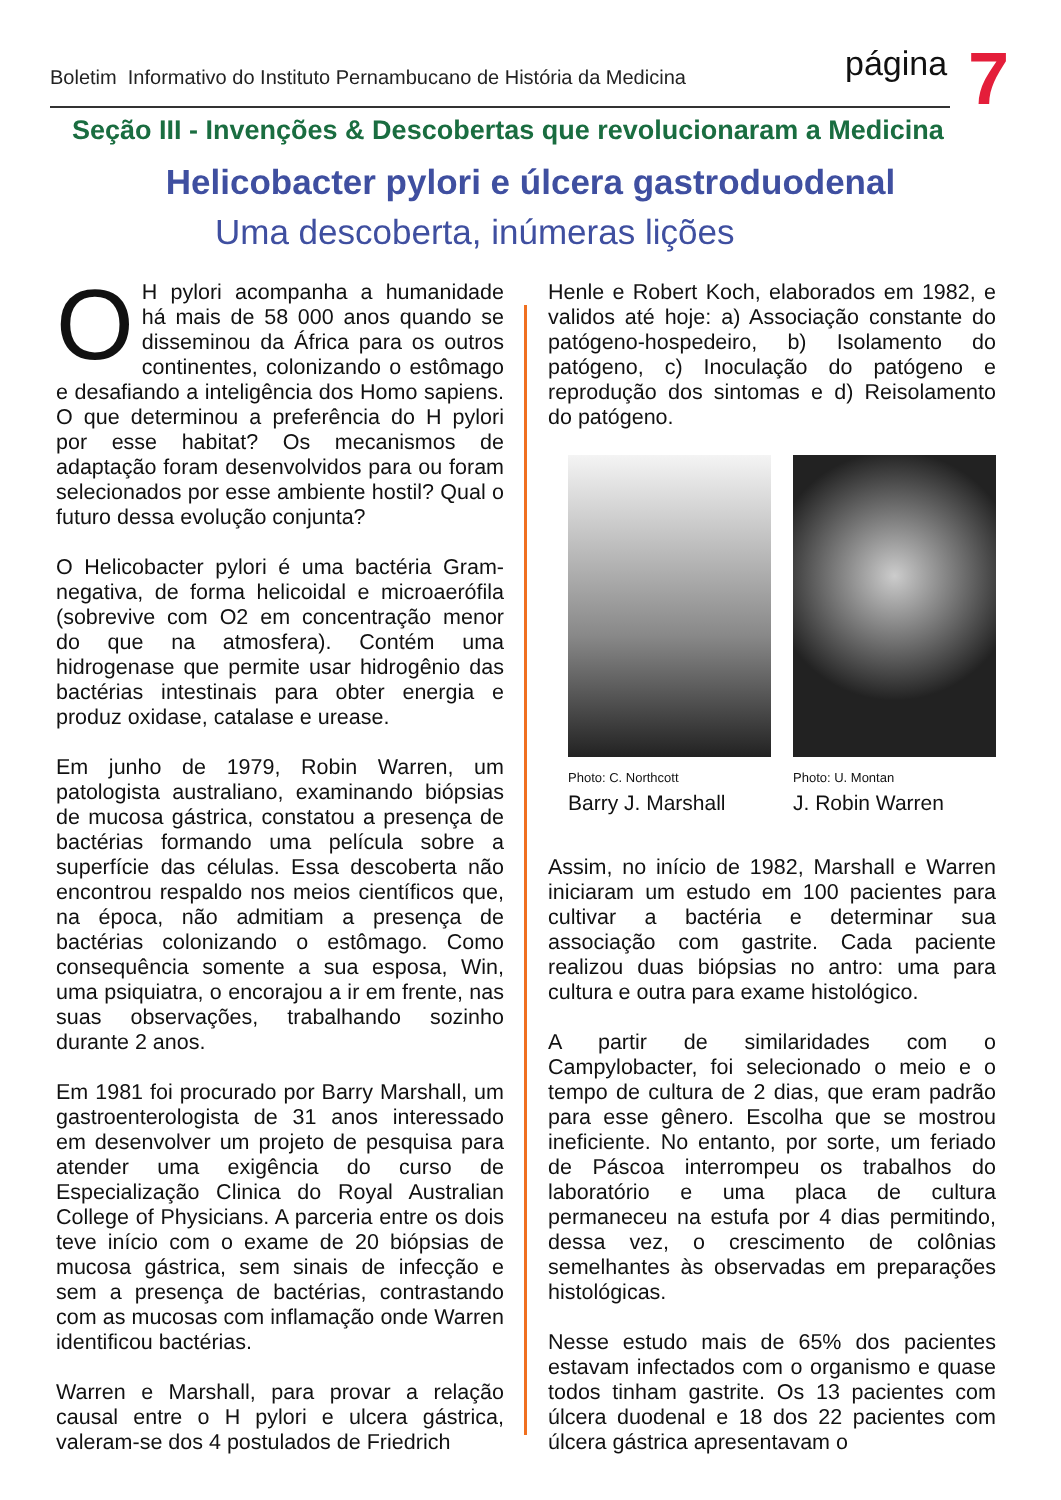Boletim Informativo do Instituto Pernambucano de História da Medicina página 7
Seção III - Invenções & Descobertas que revolucionaram a Medicina
Helicobacter pylori e úlcera gastroduodenal
Uma descoberta, inúmeras lições
OH pylori acompanha a humanidade há mais de 58 000 anos quando se disseminou da África para os outros continentes, colonizando o estômago e desafiando a inteligência dos Homo sapiens. O que determinou a preferência do H pylori por esse habitat? Os mecanismos de adaptação foram desenvolvidos para ou foram selecionados por esse ambiente hostil? Qual o futuro dessa evolução conjunta?
O Helicobacter pylori é uma bactéria Gram-negativa, de forma helicoidal e microaerófila (sobrevive com O2 em concentração menor do que na atmosfera). Contém uma hidrogenase que permite usar hidrogênio das bactérias intestinais para obter energia e produz oxidase, catalase e urease.
Em junho de 1979, Robin Warren, um patologista australiano, examinando biópsias de mucosa gástrica, constatou a presença de bactérias formando uma película sobre a superfície das células. Essa descoberta não encontrou respaldo nos meios científicos que, na época, não admitiam a presença de bactérias colonizando o estômago. Como consequência somente a sua esposa, Win, uma psiquiatra, o encorajou a ir em frente, nas suas observações, trabalhando sozinho durante 2 anos.
Em 1981 foi procurado por Barry Marshall, um gastroenterologista de 31 anos interessado em desenvolver um projeto de pesquisa para atender uma exigência do curso de Especialização Clinica do Royal Australian College of Physicians. A parceria entre os dois teve início com o exame de 20 biópsias de mucosa gástrica, sem sinais de infecção e sem a presença de bactérias, contrastando com as mucosas com inflamação onde Warren identificou bactérias.
Warren e Marshall, para provar a relação causal entre o H pylori e ulcera gástrica, valeram-se dos 4 postulados de Friedrich
Henle e Robert Koch, elaborados em 1982, e validos até hoje: a) Associação constante do patógeno-hospedeiro, b) Isolamento do patógeno, c) Inoculação do patógeno e reprodução dos sintomas e d) Reisolamento do patógeno.
Photo: C. Northcott
Barry J. Marshall
Photo: U. Montan
J. Robin Warren
Assim, no início de 1982, Marshall e Warren iniciaram um estudo em 100 pacientes para cultivar a bactéria e determinar sua associação com gastrite. Cada paciente realizou duas biópsias no antro: uma para cultura e outra para exame histológico.
A partir de similaridades com o Campylobacter, foi selecionado o meio e o tempo de cultura de 2 dias, que eram padrão para esse gênero. Escolha que se mostrou ineficiente. No entanto, por sorte, um feriado de Páscoa interrompeu os trabalhos do laboratório e uma placa de cultura permaneceu na estufa por 4 dias permitindo, dessa vez, o crescimento de colônias semelhantes às observadas em preparações histológicas.
Nesse estudo mais de 65% dos pacientes estavam infectados com o organismo e quase todos tinham gastrite. Os 13 pacientes com úlcera duodenal e 18 dos 22 pacientes com úlcera gástrica apresentavam o